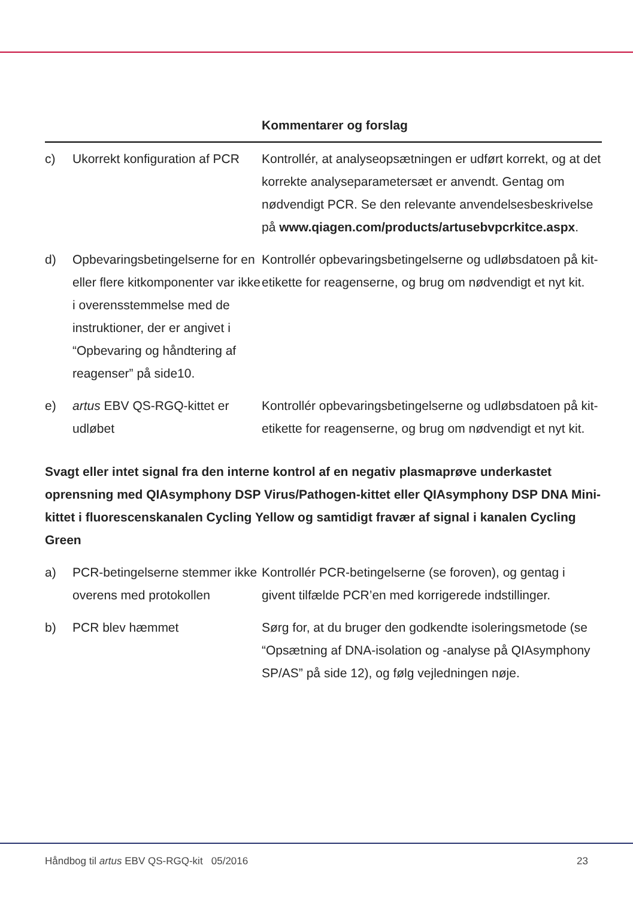| | | Kommentarer og forslag |
| --- | --- | --- |
| c) | Ukorrekt konfiguration af PCR | Kontrollér, at analyseopsætningen er udført korrekt, og at det korrekte analyseparametersæt er anvendt. Gentag om nødvendigt PCR. Se den relevante anvendelsesbeskrivelse på www.qiagen.com/products/artusebvpcrkitce.aspx . |
| d) | Opbevaringsbetingelserne for en eller flere kitkomponenter var ikke i overensstemmelse med de instruktioner, der er angivet i “Opbevaring og håndtering af reagenser” på side10. | Kontrollér opbevaringsbetingelserne og udløbsdatoen på kit-etikette for reagenserne, og brug om nødvendigt et nyt kit. |
| e) | artus EBV QS-RGQ-kittet er udløbet | Kontrollér opbevaringsbetingelserne og udløbsdatoen på kit-etikette for reagenserne, og brug om nødvendigt et nyt kit. |
Svagt eller intet signal fra den interne kontrol af en negativ plasmaprøve underkastet oprensning med QIAsymphony DSP Virus/Pathogen-kittet eller QIAsymphony DSP DNA Mini-kittet i fluorescenskanalen Cycling Yellow og samtidigt fravær af signal i kanalen Cycling Green
| a) | PCR-betingelserne stemmer ikke overens med protokollen | Kontrollér PCR-betingelserne (se foroven), og gentag i givent tilfælde PCR’en med korrigerede indstillinger. |
| b) | PCR blev hæmmet | Sørg for, at du bruger den godkendte isoleringsmetode (se “Opsætning af DNA-isolation og -analyse på QIAsymphony SP/AS” på side 12), og følg vejledningen nøje. |
Håndbog til artus EBV QS-RGQ-kit 05/2016 23